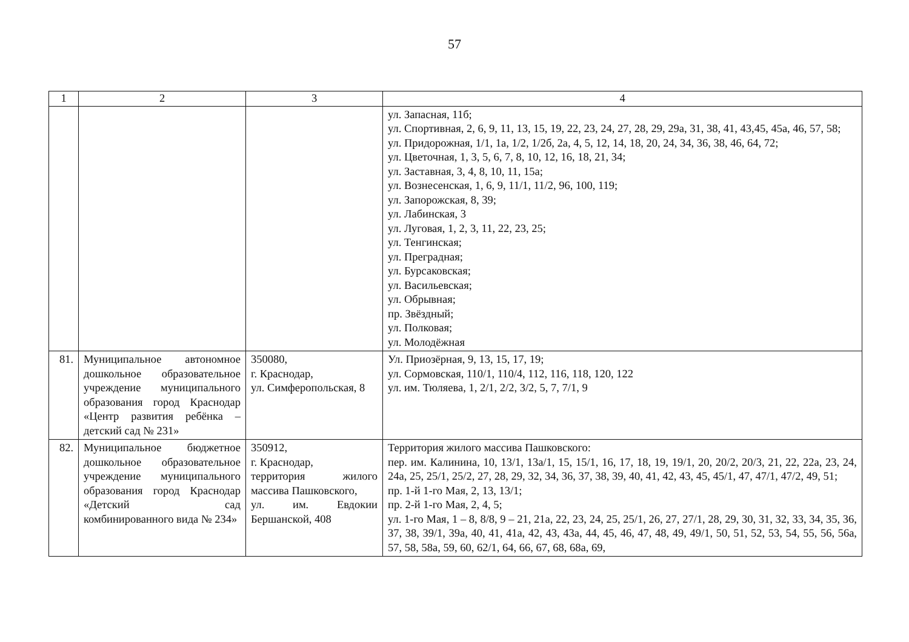57
| 1 | 2 | 3 | 4 |
| --- | --- | --- | --- |
| | | | ул. Запасная, 11б; ул. Спортивная, 2, 6, 9, 11, 13, 15, 19, 22, 23, 24, 27, 28, 29, 29а, 31, 38, 41, 43,45, 45а, 46, 57, 58; ул. Придорожная, 1/1, 1а, 1/2, 1/2б, 2а, 4, 5, 12, 14, 18, 20, 24, 34, 36, 38, 46, 64, 72; ул. Цветочная, 1, 3, 5, 6, 7, 8, 10, 12, 16, 18, 21, 34; ул. Заставная, 3, 4, 8, 10, 11, 15а; ул. Вознесенская, 1, 6, 9, 11/1, 11/2, 96, 100, 119; ул. Запорожская, 8, 39; ул. Лабинская, 3 ул. Луговая, 1, 2, 3, 11, 22, 23, 25; ул. Тенгинская; ул. Преградная; ул. Бурсаковская; ул. Васильевская; ул. Обрывная; пр. Звёздный; ул. Полковая; ул. Молодёжная |
| 81. | Муниципальное автономное дошкольное образовательное учреждение муниципального образования город Краснодар «Центр развития ребёнка – детский сад № 231» | 350080, г. Краснодар, ул. Симферопольская, 8 | Ул. Приозёрная, 9, 13, 15, 17, 19; ул. Сормовская, 110/1, 110/4, 112, 116, 118, 120, 122 ул. им. Тюляева, 1, 2/1, 2/2, 3/2, 5, 7, 7/1, 9 |
| 82. | Муниципальное бюджетное дошкольное образовательное учреждение муниципального образования город Краснодар «Детский сад комбинированного вида № 234» | 350912, г. Краснодар, территория жилого массива Пашковского, ул. им. Евдокии Бершанской, 408 | Территория жилого массива Пашковского: пер. им. Калинина, 10, 13/1, 13а/1, 15, 15/1, 16, 17, 18, 19, 19/1, 20, 20/2, 20/3, 21, 22, 22а, 23, 24, 24а, 25, 25/1, 25/2, 27, 28, 29, 32, 34, 36, 37, 38, 39, 40, 41, 42, 43, 45, 45/1, 47, 47/1, 47/2, 49, 51; пр. 1-й 1-го Мая, 2, 13, 13/1; пр. 2-й 1-го Мая, 2, 4, 5; ул. 1-го Мая, 1 – 8, 8/8, 9 – 21, 21а, 22, 23, 24, 25, 25/1, 26, 27, 27/1, 28, 29, 30, 31, 32, 33, 34, 35, 36, 37, 38, 39/1, 39а, 40, 41, 41а, 42, 43, 43а, 44, 45, 46, 47, 48, 49, 49/1, 50, 51, 52, 53, 54, 55, 56, 56а, 57, 58, 58а, 59, 60, 62/1, 64, 66, 67, 68, 68а, 69, |
​